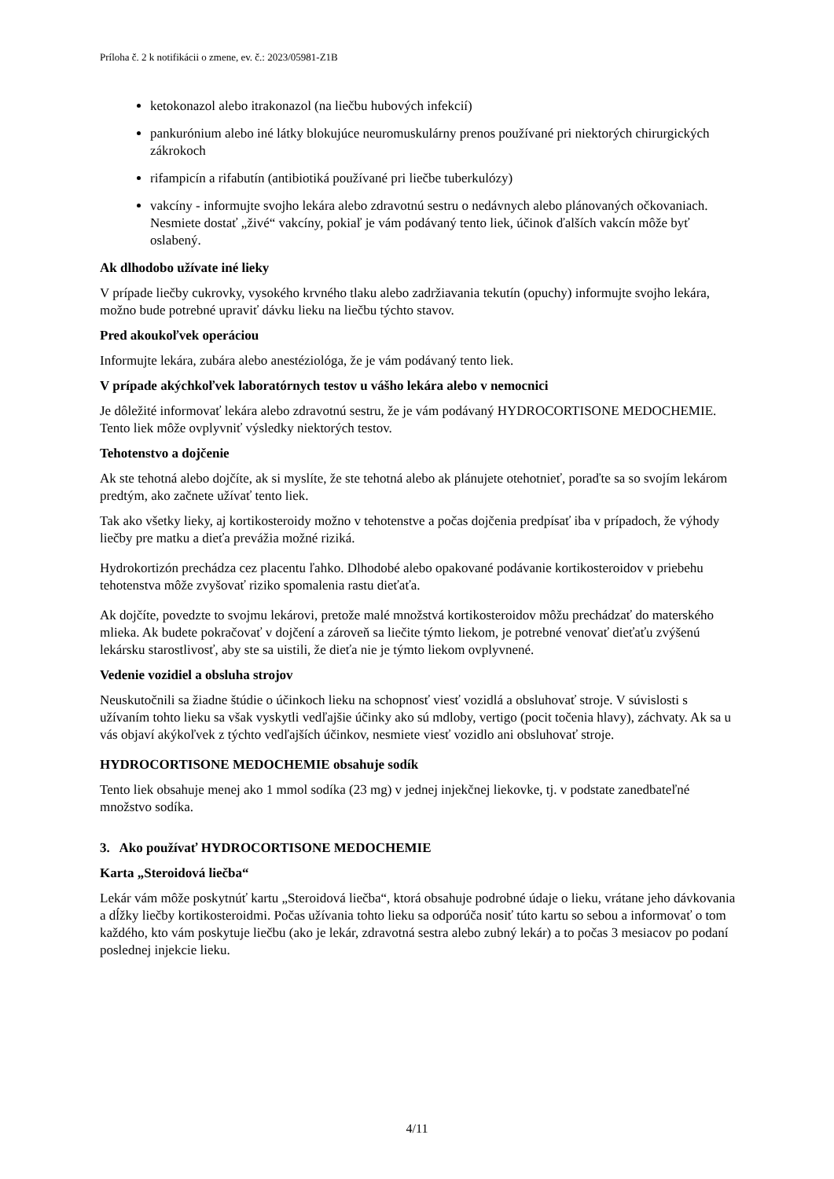Príloha č. 2 k notifikácii o zmene, ev. č.: 2023/05981-Z1B
ketokonazol alebo itrakonazol (na liečbu hubových infekcií)
pankurónium alebo iné látky blokujúce neuromuskulárny prenos používané pri niektorých chirurgických zákrokoch
rifampicín a rifabutín (antibiotiká používané pri liečbe tuberkulózy)
vakcíny - informujte svojho lekára alebo zdravotnú sestru o nedávnych alebo plánovaných očkovaniach. Nesmiete dostať „živé“ vakcíny, pokiaľ je vám podávaný tento liek, účinok ďalších vakcín môže byť oslabený.
Ak dlhodobo užívate iné lieky
V prípade liečby cukrovky, vysokého krvného tlaku alebo zadržiavania tekutín (opuchy) informujte svojho lekára, možno bude potrebné upraviť dávku lieku na liečbu týchto stavov.
Pred akoukoľvek operáciou
Informujte lekára, zubára alebo anestéziológa, že je vám podávaný tento liek.
V prípade akýchkoľvek laboratórnych testov u vášho lekára alebo v nemocnici
Je dôležité informovať lekára alebo zdravotnú sestru, že je vám podávaný HYDROCORTISONE MEDOCHEMIE. Tento liek môže ovplyvniť výsledky niektorých testov.
Tehotenstvo a dojčenie
Ak ste tehotná alebo dojčíte, ak si myslíte, že ste tehotná alebo ak plánujete otehotnieť, poraďte sa so svojím lekárom predtým, ako začnete užívať tento liek.
Tak ako všetky lieky, aj kortikosteroidy možno v tehotenstve a počas dojčenia predpísať iba v prípadoch, že výhody liečby pre matku a dieťa prevážia možné riziká.
Hydrokortizón prechádza cez placentu ľahko. Dlhodobé alebo opakované podávanie kortikosteroidov v priebehu tehotenstva môže zvyšovať riziko spomalenia rastu dieťaťa.
Ak dojčíte, povedzte to svojmu lekárovi, pretože malé množstvá kortikosteroidov môžu prechádzať do materského mlieka. Ak budete pokračovať v dojčení a zároveň sa liečite týmto liekom, je potrebné venovať dieťaťu zvýšenú lekársku starostlivosť, aby ste sa uistili, že dieťa nie je týmto liekom ovplyvnené.
Vedenie vozidiel a obsluha strojov
Neuskutočnili sa žiadne štúdie o účinkoch lieku na schopnosť viesť vozidlá a obsluhovať stroje. V súvislosti s užívaním tohto lieku sa však vyskytli vedľajšie účinky ako sú mdloby, vertigo (pocit točenia hlavy), záchvaty. Ak sa u vás objaví akýkoľvek z týchto vedľajších účinkov, nesmiete viesť vozidlo ani obsluhovať stroje.
HYDROCORTISONE MEDOCHEMIE obsahuje sodík
Tento liek obsahuje menej ako 1 mmol sodíka (23 mg) v jednej injekčnej liekovke, tj. v podstate zanedbateľné množstvo sodíka.
3. Ako používať HYDROCORTISONE MEDOCHEMIE
Karta „Steroidová liečba“
Lekár vám môže poskytnúť kartu „Steroidová liečba“, ktorá obsahuje podrobné údaje o lieku, vrátane jeho dávkovania a dĺžky liečby kortikosteroidmi. Počas užívania tohto lieku sa odporúča nosiť túto kartu so sebou a informovať o tom každého, kto vám poskytuje liečbu (ako je lekár, zdravotná sestra alebo zubný lekár) a to počas 3 mesiacov po podaní poslednej injekcie lieku.
4/11